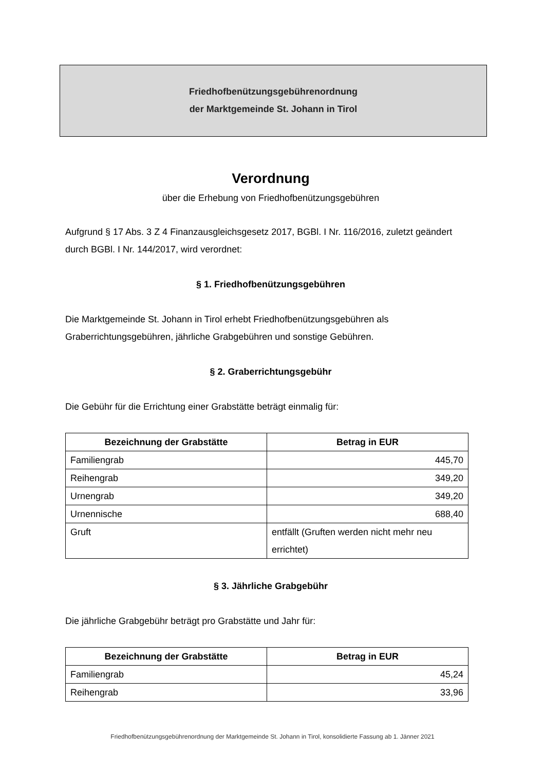Friedhofbenützungsgebührenordnung
der Marktgemeinde St. Johann in Tirol
Verordnung
über die Erhebung von Friedhofbenützungsgebühren
Aufgrund § 17 Abs. 3 Z 4 Finanzausgleichsgesetz 2017, BGBl. I Nr. 116/2016, zuletzt geändert durch BGBl. I Nr. 144/2017, wird verordnet:
§ 1. Friedhofbenützungsgebühren
Die Marktgemeinde St. Johann in Tirol erhebt Friedhofbenützungsgebühren als Graberrichtungsgebühren, jährliche Grabgebühren und sonstige Gebühren.
§ 2. Graberrichtungsgebühr
Die Gebühr für die Errichtung einer Grabstätte beträgt einmalig für:
| Bezeichnung der Grabstätte | Betrag in EUR |
| --- | --- |
| Familiengrab | 445,70 |
| Reihengrab | 349,20 |
| Urnengrab | 349,20 |
| Urnennische | 688,40 |
| Gruft | entfällt (Gruften werden nicht mehr neu errichtet) |
§ 3. Jährliche Grabgebühr
Die jährliche Grabgebühr beträgt pro Grabstätte und Jahr für:
| Bezeichnung der Grabstätte | Betrag in EUR |
| --- | --- |
| Familiengrab | 45,24 |
| Reihengrab | 33,96 |
Friedhofbenützungsgebührenordnung der Marktgemeinde St. Johann in Tirol, konsolidierte Fassung ab 1. Jänner 2021